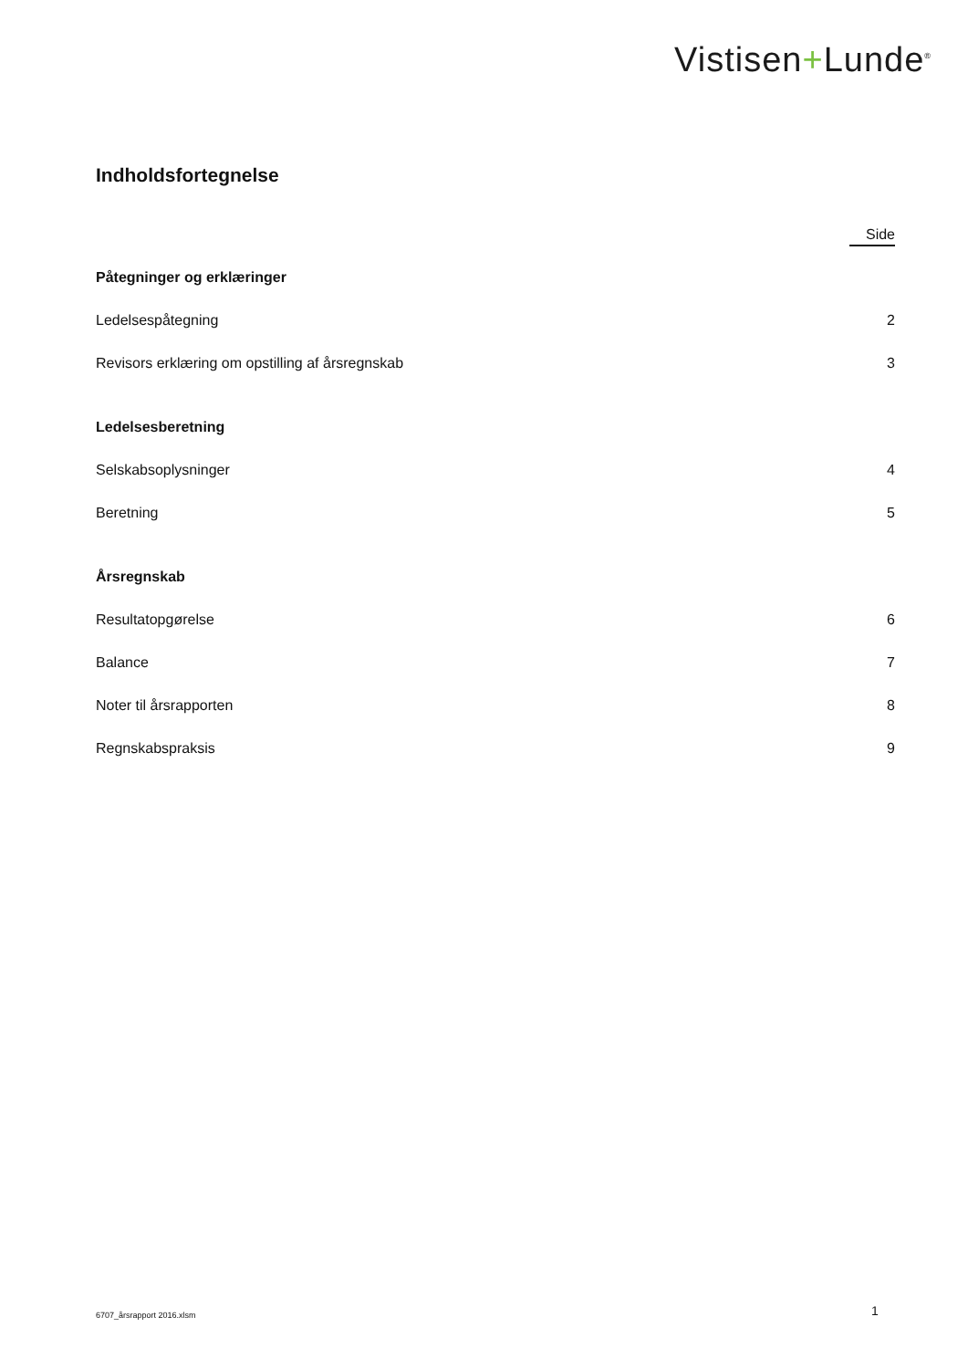Vistisen+Lunde<sup>®</sup>
Indholdsfortegnelse
Side
Påtegninger og erklæringer
Ledelsespåtegning 2
Revisors erklæring om opstilling af årsregnskab 3
Ledelsesberetning
Selskabsoplysninger 4
Beretning 5
Årsregnskab
Resultatopgørelse 6
Balance 7
Noter til årsrapporten 8
Regnskabspraksis 9
6707_årsrapport 2016.xlsm 1